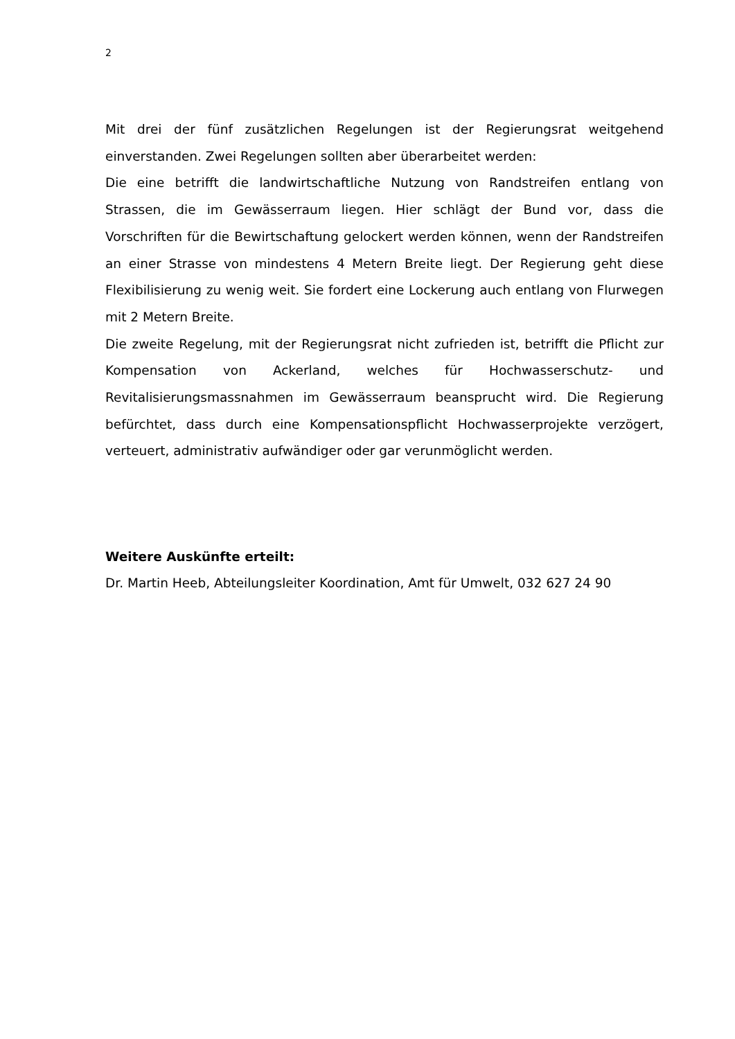2
Mit drei der fünf zusätzlichen Regelungen ist der Regierungsrat weitgehend einverstanden. Zwei Regelungen sollten aber überarbeitet werden:
Die eine betrifft die landwirtschaftliche Nutzung von Randstreifen entlang von Strassen, die im Gewässerraum liegen. Hier schlägt der Bund vor, dass die Vorschriften für die Bewirtschaftung gelockert werden können, wenn der Randstreifen an einer Strasse von mindestens 4 Metern Breite liegt. Der Regierung geht diese Flexibilisierung zu wenig weit. Sie fordert eine Lockerung auch entlang von Flurwegen mit 2 Metern Breite.
Die zweite Regelung, mit der Regierungsrat nicht zufrieden ist, betrifft die Pflicht zur Kompensation von Ackerland, welches für Hochwasserschutz- und Revitalisierungsmassnahmen im Gewässerraum beansprucht wird. Die Regierung befürchtet, dass durch eine Kompensationspflicht Hochwasserprojekte verzögert, verteuert, administrativ aufwändiger oder gar verunmöglicht werden.
Weitere Auskünfte erteilt:
Dr. Martin Heeb, Abteilungsleiter Koordination, Amt für Umwelt, 032 627 24 90